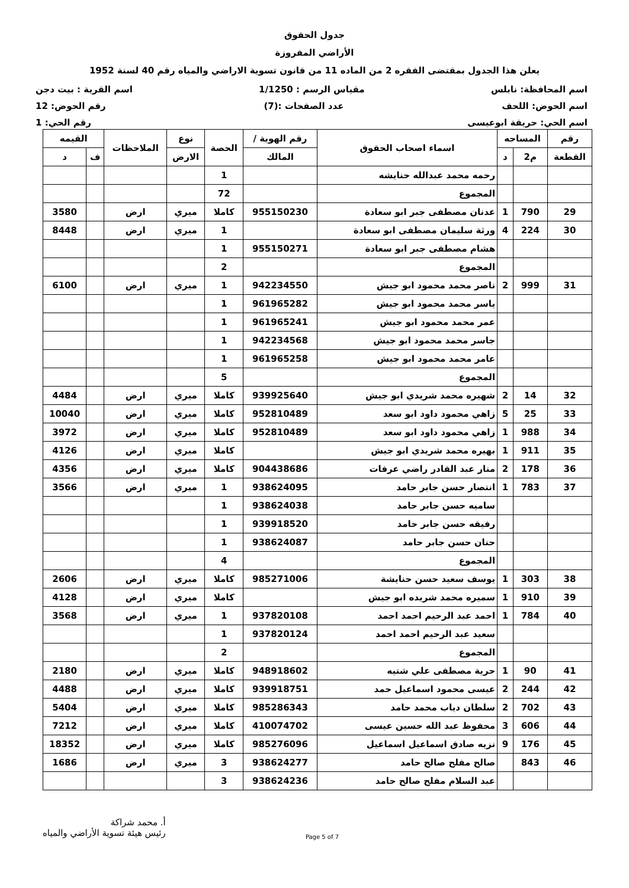جدول الحقوق
الأراضي المفروزة
يعلن هذا الجدول بمقتضى الفقره 2 من الماده 11 من قانون تسوية الاراضي والمياه رقم 40 لسنة 1952
اسم المحافظة: نابلس مقياس الرسم : 1/1250 اسم القرية : بيت دجن
اسم الحوض: اللحف عدد الصفحات :(7) رقم الحوض: 12
اسم الحي: حريقة ابوعيسى رقم الحي: 1
| رقم | المساحه | | اسماء اصحاب الحقوق | رقم الهوية / | الحصة | نوع | الملاحظات | القيمه | |
| --- | --- | --- | --- | --- | --- | --- | --- | --- | --- |
| القطعة | م2 | د | | المالك | | الارض | | ف | د |
| | | | رحمه محمد عبدالله حنايشه | | 1 | | | | |
| | | | المجموع | | 72 | | | | |
| 29 | 790 | 1 | عدنان مصطفى جبر ابو سعادة | 955150230 | كاملا | ميري | ارض | | 3580 |
| 30 | 224 | 4 | ورثة سليمان مصطفى ابو سعادة | | 1 | ميري | ارض | | 8448 |
| | | | هشام مصطفى جبر ابو سعادة | 955150271 | 1 | | | | |
| | | | المجموع | | 2 | | | | |
| 31 | 999 | 2 | ناصر محمد محمود ابو جيش | 942234550 | 1 | ميري | ارض | | 6100 |
| | | | ياسر محمد محمود ابو جيش | 961965282 | 1 | | | | |
| | | | عمر محمد محمود ابو جيش | 961965241 | 1 | | | | |
| | | | جاسر محمد محمود ابو جيش | 942234568 | 1 | | | | |
| | | | عامر محمد محمود ابو جيش | 961965258 | 1 | | | | |
| | | | المجموع | | 5 | | | | |
| 32 | 14 | 2 | شهيره محمد شريدي ابو جيش | 939925640 | كاملا | ميري | ارض | | 4484 |
| 33 | 25 | 5 | زاهي محمود داود ابو سعد | 952810489 | كاملا | ميري | ارض | | 10040 |
| 34 | 988 | 1 | زاهي محمود داود ابو سعد | 952810489 | كاملا | ميري | ارض | | 3972 |
| 35 | 911 | 1 | بهيره محمد شريدي ابو جيش | | كاملا | ميري | ارض | | 4126 |
| 36 | 178 | 2 | منار عبد القادر راضي عرفات | 904438686 | كاملا | ميري | ارض | | 4356 |
| 37 | 783 | 1 | انتصار حسن جابر حامد | 938624095 | 1 | ميري | ارض | | 3566 |
| | | | ساميه حسن جابر حامد | 938624038 | 1 | | | | |
| | | | رفيقه حسن جابر حامد | 939918520 | 1 | | | | |
| | | | حنان حسن جابر حامد | 938624087 | 1 | | | | |
| | | | المجموع | | 4 | | | | |
| 38 | 303 | 1 | يوسف سعيد حسن حنايشة | 985271006 | كاملا | ميري | ارض | | 2606 |
| 39 | 910 | 1 | سميره محمد شريده ابو جيش | | كاملا | ميري | ارض | | 4128 |
| 40 | 784 | 1 | احمد عبد الرحيم احمد احمد | 937820108 | 1 | ميري | ارض | | 3568 |
| | | | سعيد عبد الرحيم احمد احمد | 937820124 | 1 | | | | |
| | | | المجموع | | 2 | | | | |
| 41 | 90 | 1 | حرية مصطفى علي شتيه | 948918602 | كاملا | ميري | ارض | | 2180 |
| 42 | 244 | 2 | عيسى محمود اسماعيل حمد | 939918751 | كاملا | ميري | ارض | | 4488 |
| 43 | 702 | 2 | سلطان دياب محمد حامد | 985286343 | كاملا | ميري | ارض | | 5404 |
| 44 | 606 | 3 | محفوظ عبد الله حسين عيسى | 410074702 | كاملا | ميري | ارض | | 7212 |
| 45 | 176 | 9 | نزيه صادق اسماعيل اسماعيل | 985276096 | كاملا | ميري | ارض | | 18352 |
| 46 | 843 | | صالح مفلح صالح حامد | 938624277 | 3 | ميري | ارض | | 1686 |
| | | | عبد السلام مفلح صالح حامد | 938624236 | 3 | | | | |
أ. محمد شراكة
رئيس هيئة تسوية الأراضي والمياه
Page 5 of 7